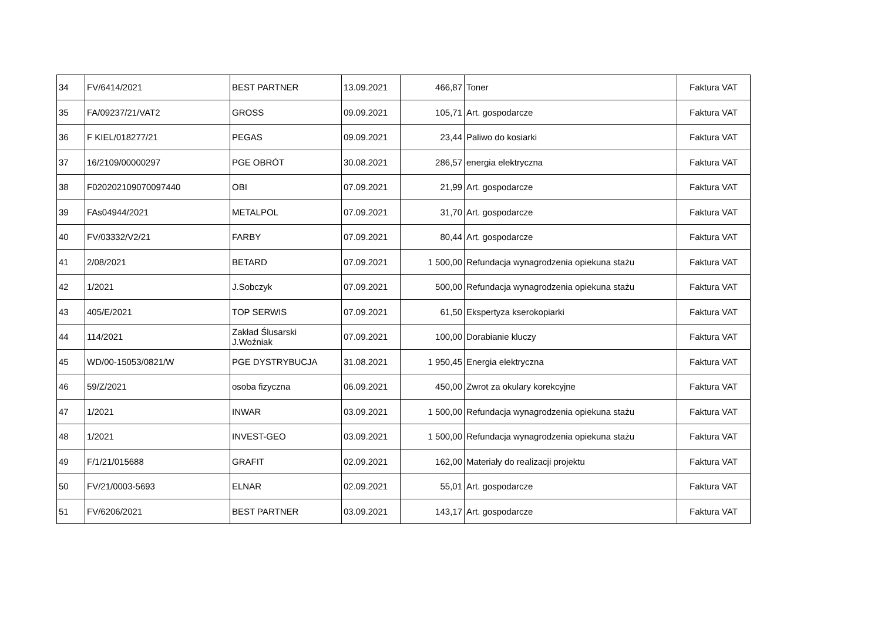| 34 | FV/6414/2021 | BEST PARTNER | 13.09.2021 | 466,87 | Toner | Faktura VAT |
| 35 | FA/09237/21/VAT2 | GROSS | 09.09.2021 | 105,71 | Art. gospodarcze | Faktura VAT |
| 36 | F KIEL/018277/21 | PEGAS | 09.09.2021 | 23,44 | Paliwo do kosiarki | Faktura VAT |
| 37 | 16/2109/00000297 | PGE OBRÓT | 30.08.2021 | 286,57 | energia elektryczna | Faktura VAT |
| 38 | F020202109070097440 | OBI | 07.09.2021 | 21,99 | Art. gospodarcze | Faktura VAT |
| 39 | FAs04944/2021 | METALPOL | 07.09.2021 | 31,70 | Art. gospodarcze | Faktura VAT |
| 40 | FV/03332/V2/21 | FARBY | 07.09.2021 | 80,44 | Art. gospodarcze | Faktura VAT |
| 41 | 2/08/2021 | BETARD | 07.09.2021 | 1 500,00 | Refundacja wynagrodzenia opiekuna stażu | Faktura VAT |
| 42 | 1/2021 | J.Sobczyk | 07.09.2021 | 500,00 | Refundacja wynagrodzenia opiekuna stażu | Faktura VAT |
| 43 | 405/E/2021 | TOP SERWIS | 07.09.2021 | 61,50 | Ekspertyza kserokopiarki | Faktura VAT |
| 44 | 114/2021 | Zakład Ślusarski J.Woźniak | 07.09.2021 | 100,00 | Dorabianie kluczy | Faktura VAT |
| 45 | WD/00-15053/0821/W | PGE DYSTRYBUCJA | 31.08.2021 | 1 950,45 | Energia elektryczna | Faktura VAT |
| 46 | 59/Z/2021 | osoba fizyczna | 06.09.2021 | 450,00 | Zwrot za okulary korekcyjne | Faktura VAT |
| 47 | 1/2021 | INWAR | 03.09.2021 | 1 500,00 | Refundacja wynagrodzenia opiekuna stażu | Faktura VAT |
| 48 | 1/2021 | INVEST-GEO | 03.09.2021 | 1 500,00 | Refundacja wynagrodzenia opiekuna stażu | Faktura VAT |
| 49 | F/1/21/015688 | GRAFIT | 02.09.2021 | 162,00 | Materiały do realizacji projektu | Faktura VAT |
| 50 | FV/21/0003-5693 | ELNAR | 02.09.2021 | 55,01 | Art. gospodarcze | Faktura VAT |
| 51 | FV/6206/2021 | BEST PARTNER | 03.09.2021 | 143,17 | Art. gospodarcze | Faktura VAT |